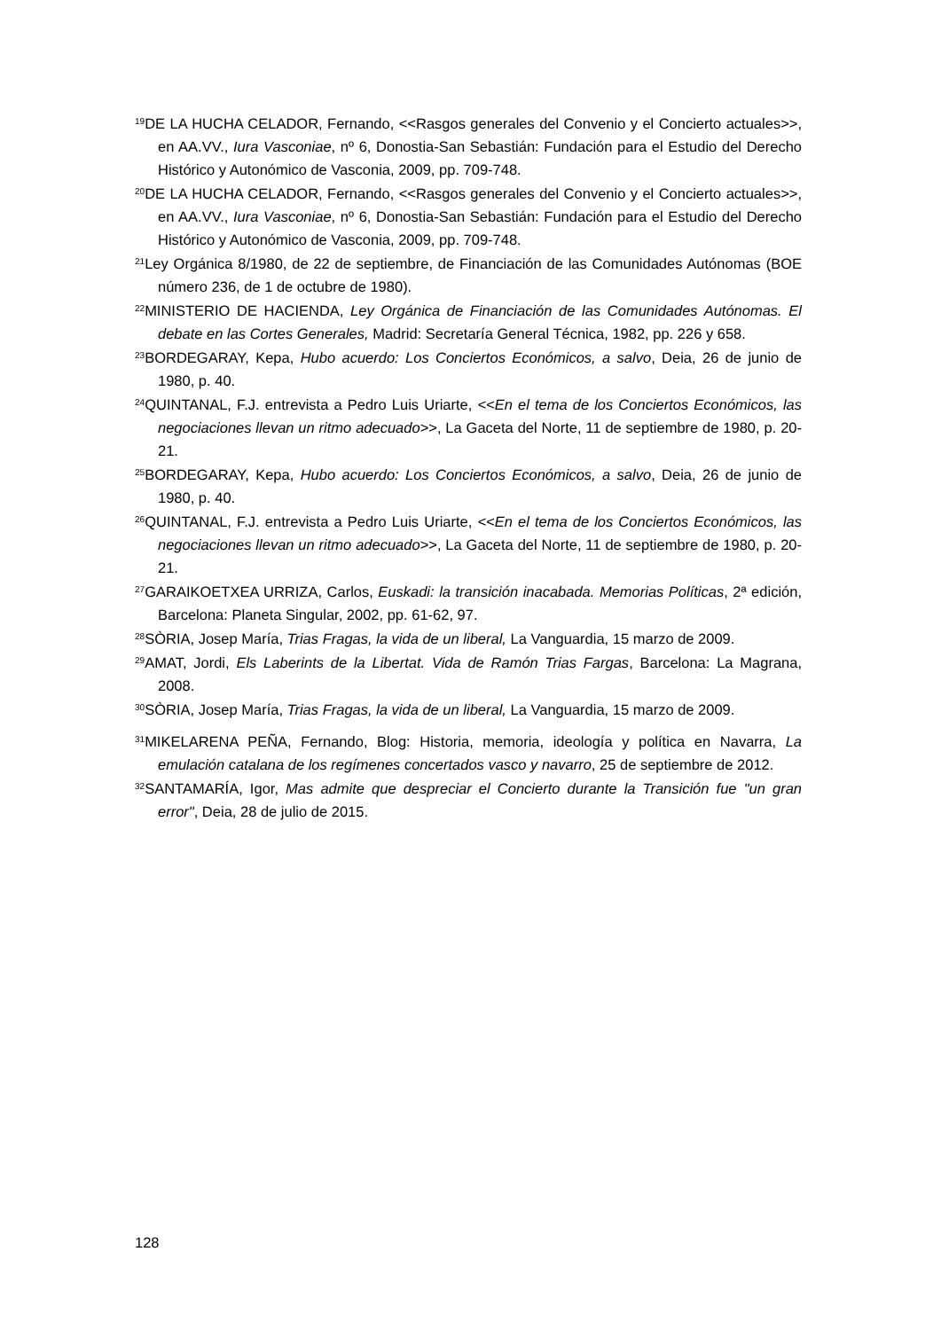<sup>19</sup> DE LA HUCHA CELADOR, Fernando, <<Rasgos generales del Convenio y el Concierto actuales>>, en AA.VV., Iura Vasconiae, nº 6, Donostia-San Sebastián: Fundación para el Estudio del Derecho Histórico y Autonómico de Vasconia, 2009, pp. 709-748.
<sup>20</sup> DE LA HUCHA CELADOR, Fernando, <<Rasgos generales del Convenio y el Concierto actuales>>, en AA.VV., Iura Vasconiae, nº 6, Donostia-San Sebastián: Fundación para el Estudio del Derecho Histórico y Autonómico de Vasconia, 2009, pp. 709-748.
<sup>21</sup> Ley Orgánica 8/1980, de 22 de septiembre, de Financiación de las Comunidades Autónomas (BOE número 236, de 1 de octubre de 1980).
<sup>22</sup> MINISTERIO DE HACIENDA, Ley Orgánica de Financiación de las Comunidades Autónomas. El debate en las Cortes Generales, Madrid: Secretaría General Técnica, 1982, pp. 226 y 658.
<sup>23</sup>BORDEGARAY, Kepa, Hubo acuerdo: Los Conciertos Económicos, a salvo, Deia, 26 de junio de 1980, p. 40.
<sup>24</sup> QUINTANAL, F.J. entrevista a Pedro Luis Uriarte, <<En el tema de los Conciertos Económicos, las negociaciones llevan un ritmo adecuado>>, La Gaceta del Norte, 11 de septiembre de 1980, p. 20-21.
<sup>25</sup>BORDEGARAY, Kepa, Hubo acuerdo: Los Conciertos Económicos, a salvo, Deia, 26 de junio de 1980, p. 40.
<sup>26</sup> QUINTANAL, F.J. entrevista a Pedro Luis Uriarte, <<En el tema de los Conciertos Económicos, las negociaciones llevan un ritmo adecuado>>, La Gaceta del Norte, 11 de septiembre de 1980, p. 20-21.
<sup>27</sup> GARAIKOETXEA URRIZA, Carlos, Euskadi: la transición inacabada. Memorias Políticas, 2ª edición, Barcelona: Planeta Singular, 2002, pp. 61-62, 97.
<sup>28</sup>SÒRIA, Josep María, Trias Fragas, la vida de un liberal, La Vanguardia, 15 marzo de 2009.
<sup>29</sup> AMAT, Jordi, Els Laberints de la Libertat. Vida de Ramón Trias Fargas, Barcelona: La Magrana, 2008.
<sup>30</sup>SÒRIA, Josep María, Trias Fragas, la vida de un liberal, La Vanguardia, 15 marzo de 2009.
<sup>31</sup> MIKELARENA PEÑA, Fernando, Blog: Historia, memoria, ideología y política en Navarra, La emulación catalana de los regímenes concertados vasco y navarro, 25 de septiembre de 2012.
<sup>32</sup>SANTAMARÍA, Igor, Mas admite que despreciar el Concierto durante la Transición fue "un gran error", Deia, 28 de julio de 2015.
128